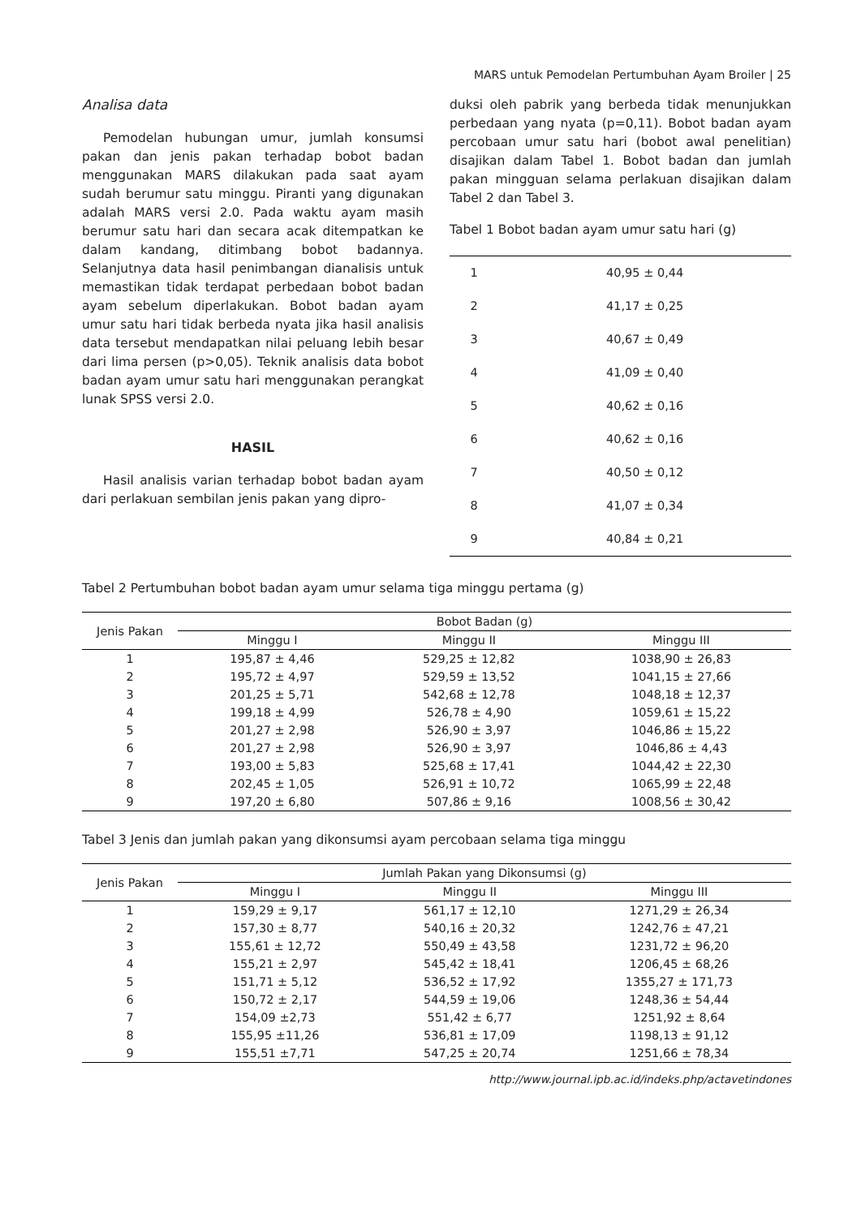MARS untuk Pemodelan Pertumbuhan Ayam Broiler | 25
Analisa data
Pemodelan hubungan umur, jumlah konsumsi pakan dan jenis pakan terhadap bobot badan menggunakan MARS dilakukan pada saat ayam sudah berumur satu minggu. Piranti yang digunakan adalah MARS versi 2.0. Pada waktu ayam masih berumur satu hari dan secara acak ditempatkan ke dalam kandang, ditimbang bobot badannya. Selanjutnya data hasil penimbangan dianalisis untuk memastikan tidak terdapat perbedaan bobot badan ayam sebelum diperlakukan. Bobot badan ayam umur satu hari tidak berbeda nyata jika hasil analisis data tersebut mendapatkan nilai peluang lebih besar dari lima persen (p>0,05). Teknik analisis data bobot badan ayam umur satu hari menggunakan perangkat lunak SPSS versi 2.0.
HASIL
Hasil analisis varian terhadap bobot badan ayam dari perlakuan sembilan jenis pakan yang dipro-
duksi oleh pabrik yang berbeda tidak menunjukkan perbedaan yang nyata (p=0,11). Bobot badan ayam percobaan umur satu hari (bobot awal penelitian) disajikan dalam Tabel 1. Bobot badan dan jumlah pakan mingguan selama perlakuan disajikan dalam Tabel 2 dan Tabel 3.
Tabel 1 Bobot badan ayam umur satu hari (g)
| 1 | 40,95 ± 0,44 |
| 2 | 41,17 ± 0,25 |
| 3 | 40,67 ± 0,49 |
| 4 | 41,09 ± 0,40 |
| 5 | 40,62 ± 0,16 |
| 6 | 40,62 ± 0,16 |
| 7 | 40,50 ± 0,12 |
| 8 | 41,07 ± 0,34 |
| 9 | 40,84 ± 0,21 |
Tabel 2 Pertumbuhan bobot badan ayam umur selama tiga minggu pertama (g)
| Jenis Pakan | Bobot Badan (g) | | |
| --- | --- | --- | --- |
| | Minggu I | Minggu II | Minggu III |
| 1 | 195,87 ± 4,46 | 529,25 ± 12,82 | 1038,90 ± 26,83 |
| 2 | 195,72 ± 4,97 | 529,59 ± 13,52 | 1041,15 ± 27,66 |
| 3 | 201,25 ± 5,71 | 542,68 ± 12,78 | 1048,18 ± 12,37 |
| 4 | 199,18 ± 4,99 | 526,78 ± 4,90 | 1059,61 ± 15,22 |
| 5 | 201,27 ± 2,98 | 526,90 ± 3,97 | 1046,86 ± 15,22 |
| 6 | 201,27 ± 2,98 | 526,90 ± 3,97 | 1046,86 ± 4,43 |
| 7 | 193,00 ± 5,83 | 525,68 ± 17,41 | 1044,42 ± 22,30 |
| 8 | 202,45 ± 1,05 | 526,91 ± 10,72 | 1065,99 ± 22,48 |
| 9 | 197,20 ± 6,80 | 507,86 ± 9,16 | 1008,56 ± 30,42 |
Tabel 3 Jenis dan jumlah pakan yang dikonsumsi ayam percobaan selama tiga minggu
| Jenis Pakan | Jumlah Pakan yang Dikonsumsi (g) | | |
| --- | --- | --- | --- |
| | Minggu I | Minggu II | Minggu III |
| 1 | 159,29 ± 9,17 | 561,17 ± 12,10 | 1271,29 ± 26,34 |
| 2 | 157,30 ± 8,77 | 540,16 ± 20,32 | 1242,76 ± 47,21 |
| 3 | 155,61 ± 12,72 | 550,49 ± 43,58 | 1231,72 ± 96,20 |
| 4 | 155,21 ± 2,97 | 545,42 ± 18,41 | 1206,45 ± 68,26 |
| 5 | 151,71 ± 5,12 | 536,52 ± 17,92 | 1355,27 ± 171,73 |
| 6 | 150,72 ± 2,17 | 544,59 ± 19,06 | 1248,36 ± 54,44 |
| 7 | 154,09 ±2,73 | 551,42 ± 6,77 | 1251,92 ± 8,64 |
| 8 | 155,95 ±11,26 | 536,81 ± 17,09 | 1198,13 ± 91,12 |
| 9 | 155,51 ±7,71 | 547,25 ± 20,74 | 1251,66 ± 78,34 |
http://www.journal.ipb.ac.id/indeks.php/actavetindones